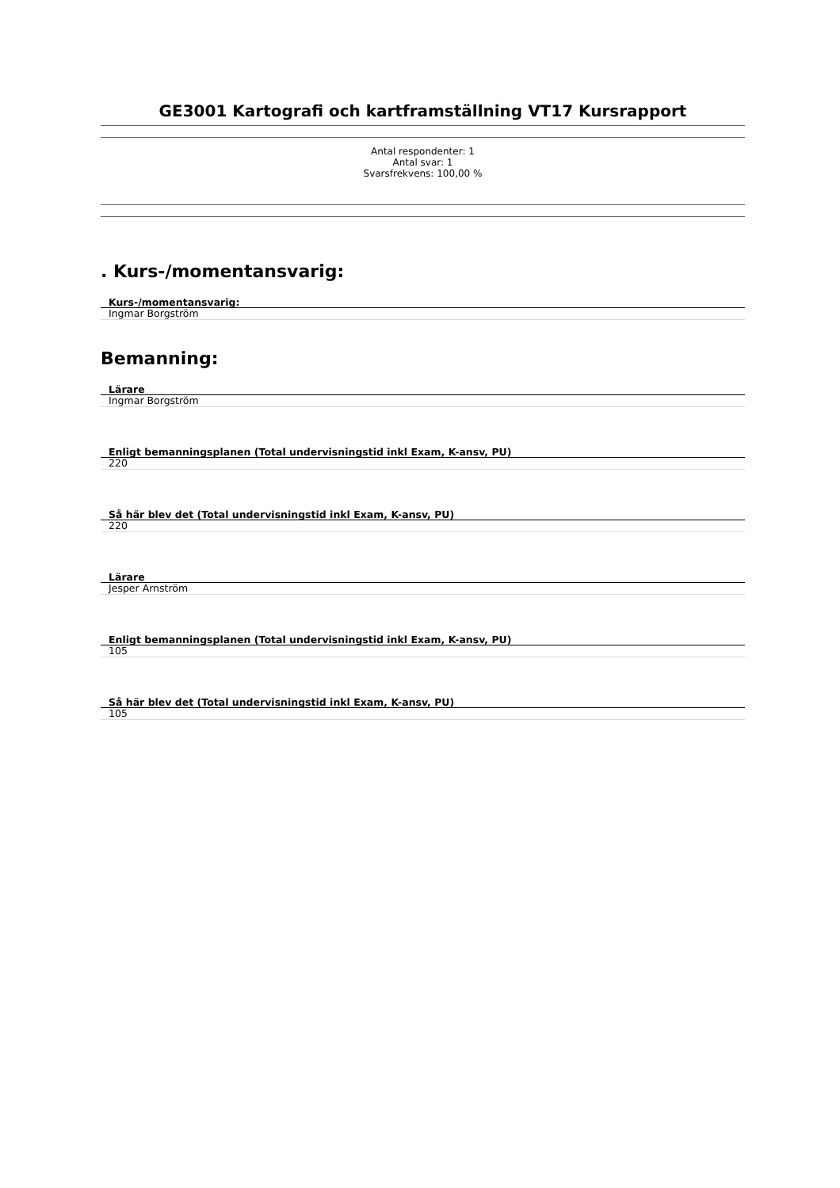GE3001 Kartografi och kartframställning VT17 Kursrapport
Antal respondenter: 1
Antal svar: 1
Svarsfrekvens: 100,00 %
. Kurs-/momentansvarig:
| Kurs-/momentansvarig: |
| --- |
| Ingmar Borgström |
Bemanning:
| Lärare |
| --- |
| Ingmar Borgström |
| Enligt bemanningsplanen (Total undervisningstid inkl Exam, K-ansv, PU) |
| --- |
| 220 |
| Så här blev det (Total undervisningstid inkl Exam, K-ansv, PU) |
| --- |
| 220 |
| Lärare |
| --- |
| Jesper Arnström |
| Enligt bemanningsplanen (Total undervisningstid inkl Exam, K-ansv, PU) |
| --- |
| 105 |
| Så här blev det (Total undervisningstid inkl Exam, K-ansv, PU) |
| --- |
| 105 |